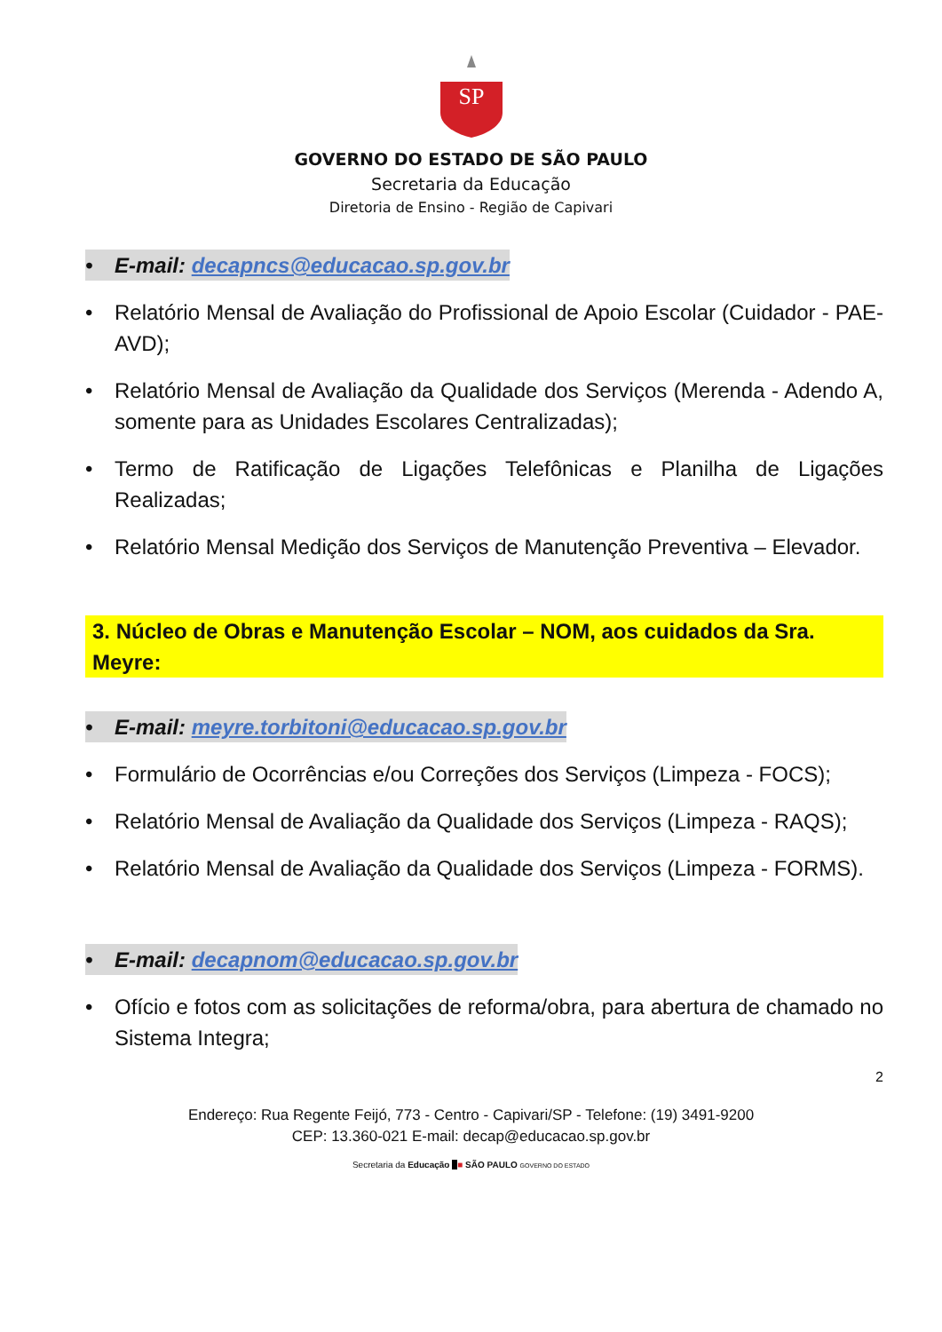SP
GOVERNO DO ESTADO DE SÃO PAULO
Secretaria da Educação
Diretoria de Ensino - Região de Capivari
• E-mail: decapncs@educacao.sp.gov.br
• Relatório Mensal de Avaliação do Profissional de Apoio Escolar (Cuidador - PAE-AVD);
• Relatório Mensal de Avaliação da Qualidade dos Serviços (Merenda - Adendo A, somente para as Unidades Escolares Centralizadas);
• Termo de Ratificação de Ligações Telefônicas e Planilha de Ligações Realizadas;
• Relatório Mensal Medição dos Serviços de Manutenção Preventiva – Elevador.
3. Núcleo de Obras e Manutenção Escolar – NOM, aos cuidados da Sra. Meyre:
• E-mail: meyre.torbitoni@educacao.sp.gov.br
• Formulário de Ocorrências e/ou Correções dos Serviços (Limpeza - FOCS);
• Relatório Mensal de Avaliação da Qualidade dos Serviços (Limpeza - RAQS);
• Relatório Mensal de Avaliação da Qualidade dos Serviços (Limpeza - FORMS).
• E-mail: decapnom@educacao.sp.gov.br
• Ofício e fotos com as solicitações de reforma/obra, para abertura de chamado no Sistema Integra;
2
Endereço: Rua Regente Feijó, 773 - Centro - Capivari/SP - Telefone: (19) 3491-9200
CEP: 13.360-021 E-mail: decap@educacao.sp.gov.br
Secretaria da Educação ■■ SÃO PAULO GOVERNO DO ESTADO